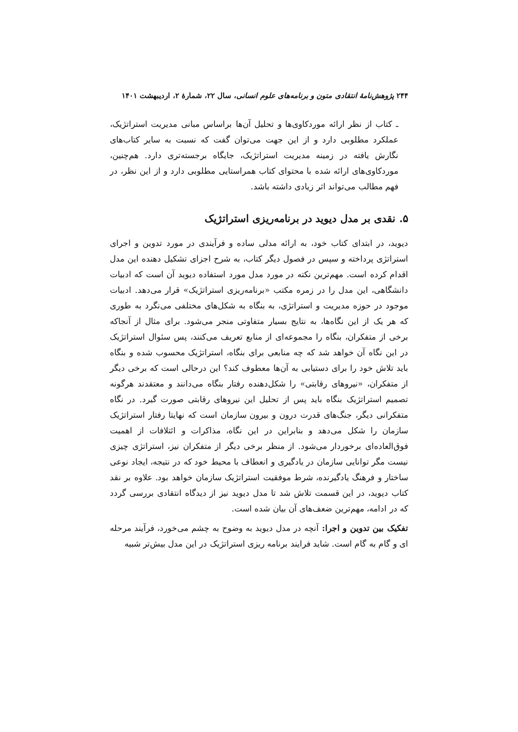۲۴۴ پژوهش‌نامهٔ انتقادی متون و برنامه‌های علوم انسانی، سال ۲۲، شمارهٔ ۲، اردیبهشت ۱۴۰۱
ـ کتاب از نظر ارائه موردکاوی‌ها و تحلیل آن‌ها براساس مبانی مدیریت استراتژیک، عملکرد مطلوبی دارد و از این جهت می‌توان گفت که نسبت به سایر کتاب‌های نگارش یافته در زمینه مدیریت استراتژیک، جایگاه برجسته‌تری دارد. هم‌چنین، موردکاوی‌های ارائه شده با محتوای کتاب همراستایی مطلوبی دارد و از این نظر، در فهم مطالب می‌تواند اثر زیادی داشته باشد.
۵. نقدی بر مدل دیوید در برنامه‌ریزی استراتژیک
دیوید، در ابتدای کتاب خود، به ارائه مدلی ساده و فرآیندی در مورد تدوین و اجرای استراتژی پرداخته و سپس در فصول دیگر کتاب، به شرح اجزای تشکیل دهنده این مدل اقدام کرده است. مهم‌ترین نکته در مورد مدل مورد استفاده دیوید آن است که ادبیات دانشگاهی، این مدل را در زمره مکتب «برنامه‌ریزی استراتژیک» قرار می‌دهد. ادبیات موجود در حوزه مدیریت و استراتژی، به بنگاه به شکل‌های مختلفی می‌نگرد به طوری که هر یک از این نگاه‌ها، به نتایج بسیار متفاوتی منجر می‌شود. برای مثال از آنجاکه برخی از متفکران، بنگاه را مجموعه‌ای از منابع تعریف می‌کنند، پس سئوال استراتژیک در این نگاه آن خواهد شد که چه منابعی برای بنگاه، استراتژیک محسوب شده و بنگاه باید تلاش خود را برای دستیابی به آن‌ها معطوف کند؟ این درحالی است که برخی دیگر از متفکران، «نیروهای رقابتی» را شکل‌دهنده رفتار بنگاه می‌دانند و معتقدند هرگونه تصمیم استراتژیک بنگاه باید پس از تحلیل این نیروهای رقابتی صورت گیرد. در نگاه متفکرانی دیگر، جنگ‌های قدرت درون و بیرون سازمان است که نهایتا رفتار استراتژیک سازمان را شکل می‌دهد و بنابراین در این نگاه، مذاکرات و ائتلافات از اهمیت فوق‌العاده‌ای برخوردار می‌شود. از منظر برخی دیگر از متفکران نیز، استراتژی چیزی نیست مگر توانایی سازمان در یادگیری و انعطاف با محیط خود که در نتیجه، ایجاد نوعی ساختار و فرهنگ یادگیرنده، شرط موفقیت استراتژیک سازمان خواهد بود. علاوه بر نقد کتاب دیوید، در این قسمت تلاش شد تا مدل دیوید نیز از دیدگاه انتقادی بررسی گردد که در ادامه، مهم‌ترین ضعف‌های آن بیان شده است.
تفکیک بین تدوین و اجرا: آنچه در مدل دیوید به وضوح به چشم می‌خورد، فرآیند مرحله ای و گام به گام است. شاید فرایند برنامه ریزی استراتژیک در این مدل بیش‌تر شبیه